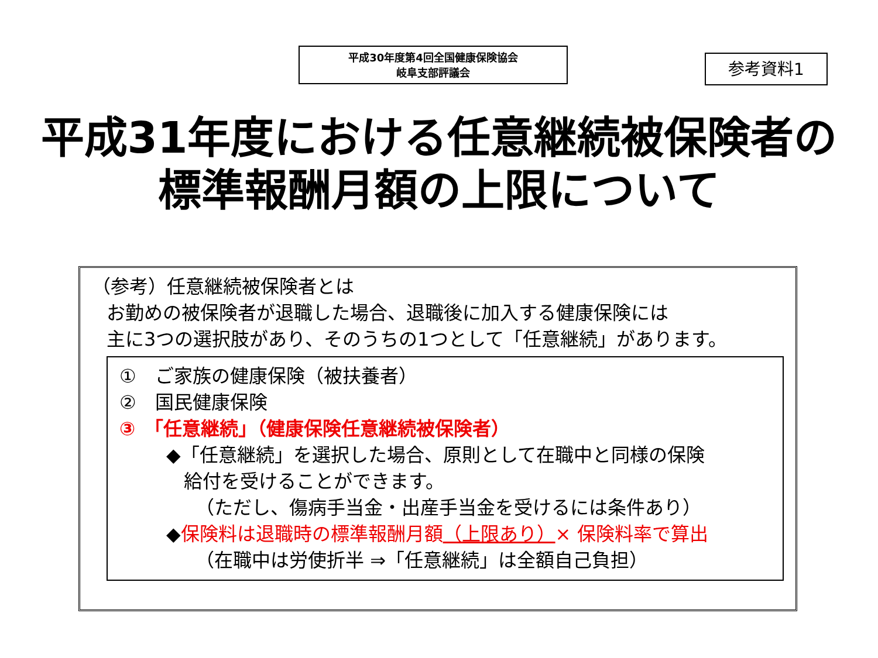平成30年度第4回全国健康保険協会
岐阜支部評議会
参考資料1
平成31年度における任意継続被保険者の
標準報酬月額の上限について
（参考）任意継続被保険者とは
お勤めの被保険者が退職した場合、退職後に加入する健康保険には
主に3つの選択肢があり、そのうちの1つとして「任意継続」があります。
①　ご家族の健康保険（被扶養者）
②　国民健康保険
③　「任意継続」（健康保険任意継続被保険者）
◆「任意継続」を選択した場合、原則として在職中と同様の保険
給付を受けることができます。
（ただし、傷病手当金・出産手当金を受けるには条件あり）
◆保険料は退職時の標準報酬月額（上限あり）× 保険料率で算出
（在職中は労使折半 ⇒「任意継続」は全額自己負担）